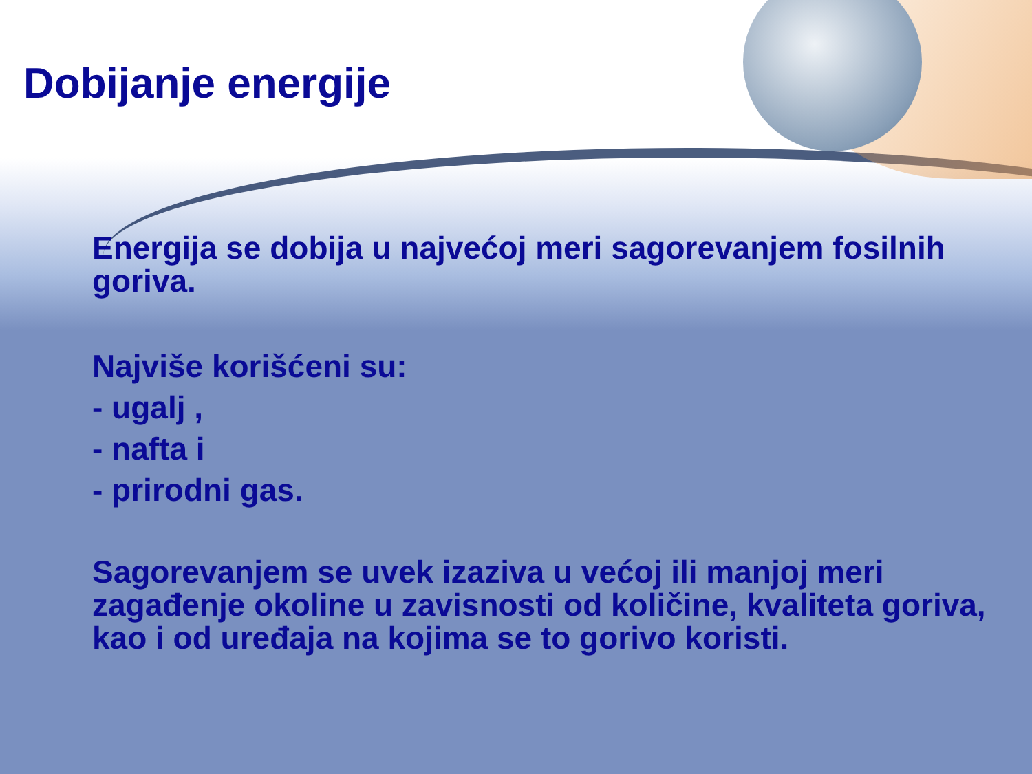Dobijanje energije
Energija se dobija u najvećoj meri sagorevanjem fosilnih goriva.
Najviše korišćeni su:
- ugalj ,
- nafta i
- prirodni gas.
Sagorevanjem se uvek izaziva u većoj ili manjoj meri zagađenje okoline u zavisnosti od količine, kvaliteta goriva, kao i od uređaja na kojima se to gorivo koristi.